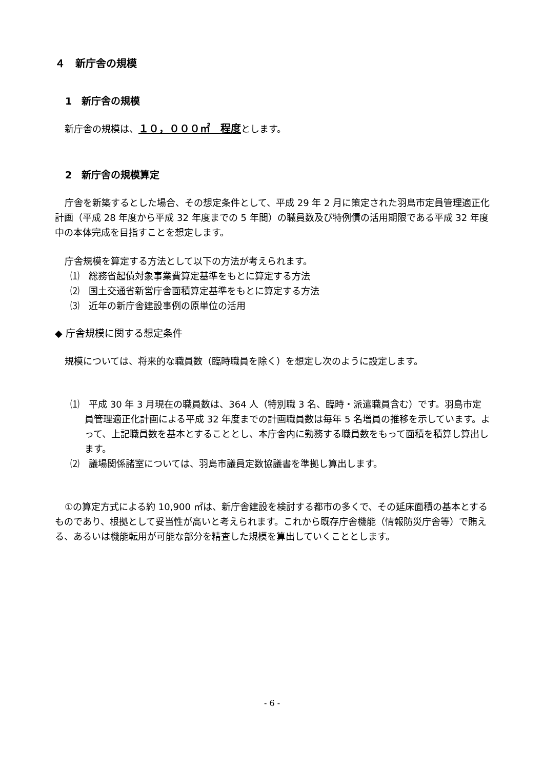４　新庁舎の規模
1　新庁舎の規模
新庁舎の規模は、１０，０００㎡　程度とします。
2　新庁舎の規模算定
庁舎を新築するとした場合、その想定条件として、平成 29 年 2 月に策定された羽島市定員管理適正化計画（平成 28 年度から平成 32 年度までの 5 年間）の職員数及び特例債の活用期限である平成 32 年度中の本体完成を目指すことを想定します。
庁舎規模を算定する方法として以下の方法が考えられます。
⑴　総務省起債対象事業費算定基準をもとに算定する方法
⑵　国土交通省新営庁舎面積算定基準をもとに算定する方法
⑶　近年の新庁舎建設事例の原単位の活用
◆ 庁舎規模に関する想定条件
規模については、将来的な職員数（臨時職員を除く）を想定し次のように設定します。
⑴　平成 30 年 3 月現在の職員数は、364 人（特別職 3 名、臨時・派遣職員含む）です。羽島市定員管理適正化計画による平成 32 年度までの計画職員数は毎年 5 名増員の推移を示しています。よって、上記職員数を基本とすることとし、本庁舎内に勤務する職員数をもって面積を積算し算出します。
⑵　議場関係諸室については、羽島市議員定数協議書を準拠し算出します。
①の算定方式による約 10,900 ㎡は、新庁舎建設を検討する都市の多くで、その延床面積の基本とするものであり、根拠として妥当性が高いと考えられます。これから既存庁舎機能（情報防災庁舎等）で賄える、あるいは機能転用が可能な部分を精査した規模を算出していくこととします。
- 6 -